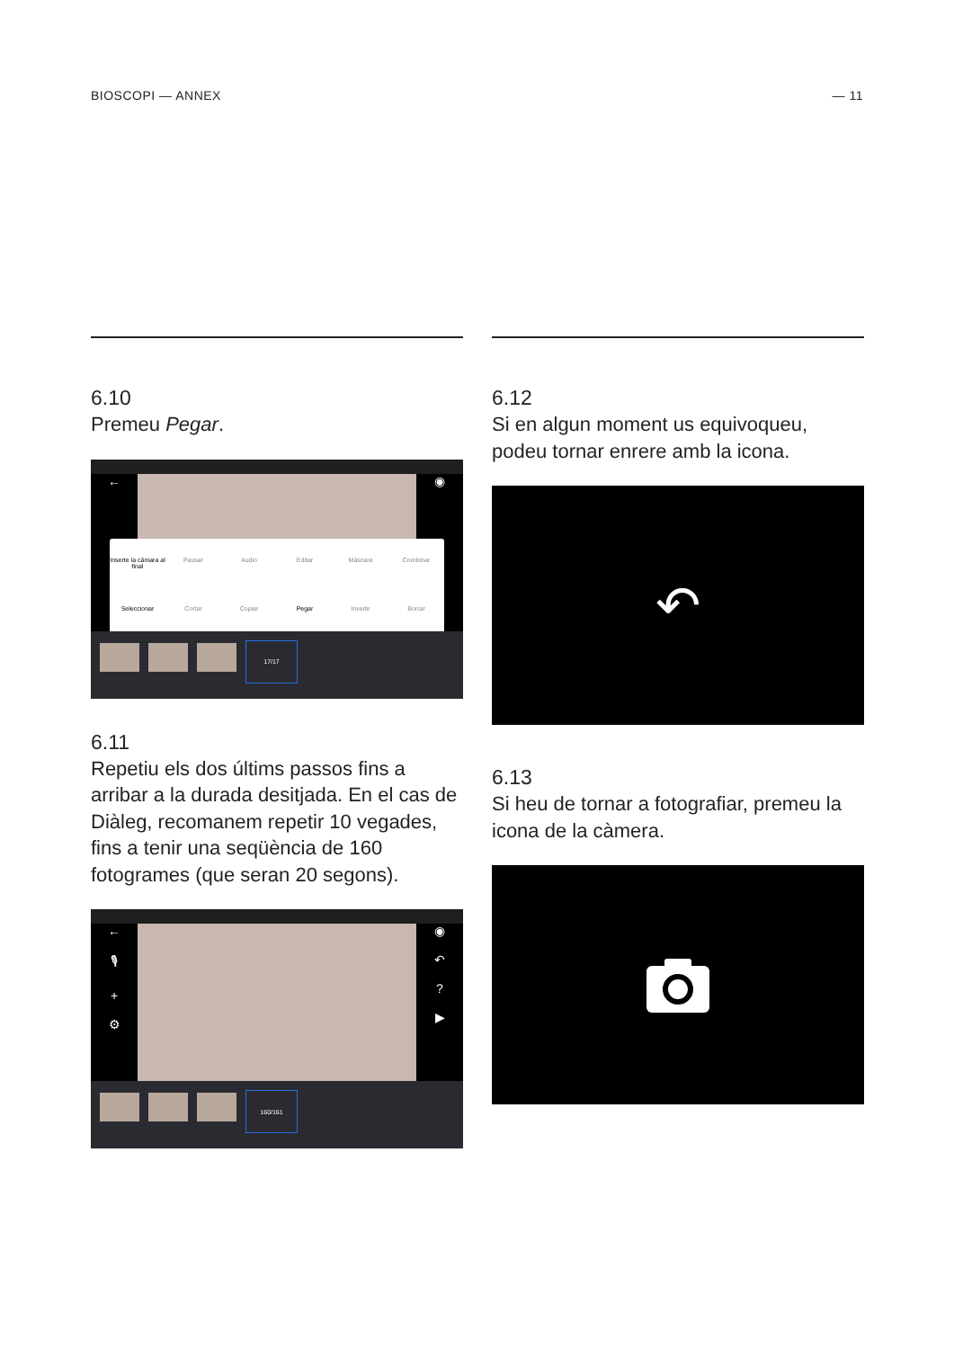BIOSCOPI — ANNEX — 11
6.10
Premeu Pegar.
← ◉
Inserte la cámara al final
Pausar
Audio
Editar
Máscara
Combinar
Seleccionar
Cortar
Copiar
Pegar
Invertir
Borrar
17/17
6.11
Repetiu els dos últims passos fins a arribar a la durada desitjada. En el cas de Diàleg, recomanem repetir 10 vegades, fins a tenir una seqüència de 160 fotogrames (que seran 20 segons).
←
🎙
+
⚙
◉
↶
?
▶
160/161
6.12
Si en algun moment us equivoqueu, podeu tornar enrere amb la icona.
↶
6.13
Si heu de tornar a fotografiar, premeu la icona de la càmera.